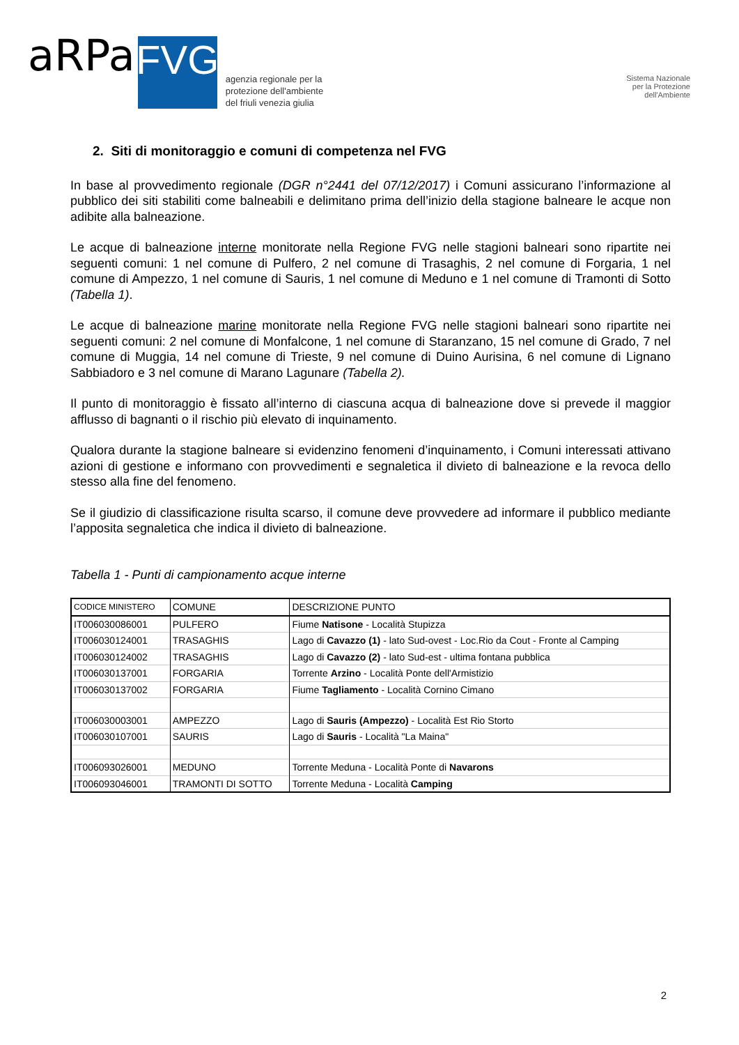aRPa FVG agenzia regionale per la
protezione dell'ambiente
del friuli venezia giulia
Sistema Nazionale
per la Protezione
dell'Ambiente
2. Siti di monitoraggio e comuni di competenza nel FVG
In base al provvedimento regionale (DGR n°2441 del 07/12/2017) i Comuni assicurano l’informazione al pubblico dei siti stabiliti come balneabili e delimitano prima dell’inizio della stagione balneare le acque non adibite alla balneazione.
Le acque di balneazione interne monitorate nella Regione FVG nelle stagioni balneari sono ripartite nei seguenti comuni: 1 nel comune di Pulfero, 2 nel comune di Trasaghis, 2 nel comune di Forgaria, 1 nel comune di Ampezzo, 1 nel comune di Sauris, 1 nel comune di Meduno e 1 nel comune di Tramonti di Sotto (Tabella 1).
Le acque di balneazione marine monitorate nella Regione FVG nelle stagioni balneari sono ripartite nei seguenti comuni: 2 nel comune di Monfalcone, 1 nel comune di Staranzano, 15 nel comune di Grado, 7 nel comune di Muggia, 14 nel comune di Trieste, 9 nel comune di Duino Aurisina, 6 nel comune di Lignano Sabbiadoro e 3 nel comune di Marano Lagunare (Tabella 2).
Il punto di monitoraggio è fissato all’interno di ciascuna acqua di balneazione dove si prevede il maggior afflusso di bagnanti o il rischio più elevato di inquinamento.
Qualora durante la stagione balneare si evidenzino fenomeni d’inquinamento, i Comuni interessati attivano azioni di gestione e informano con provvedimenti e segnaletica il divieto di balneazione e la revoca dello stesso alla fine del fenomeno.
Se il giudizio di classificazione risulta scarso, il comune deve provvedere ad informare il pubblico mediante l’apposita segnaletica che indica il divieto di balneazione.
Tabella 1 - Punti di campionamento acque interne
| CODICE MINISTERO | COMUNE | DESCRIZIONE PUNTO |
| --- | --- | --- |
| IT006030086001 | PULFERO | Fiume Natisone - Località Stupizza |
| IT006030124001 | TRASAGHIS | Lago di Cavazzo (1) - lato Sud-ovest - Loc.Rio da Cout - Fronte al Camping |
| IT006030124002 | TRASAGHIS | Lago di Cavazzo (2) - lato Sud-est - ultima fontana pubblica |
| IT006030137001 | FORGARIA | Torrente Arzino - Località Ponte dell'Armistizio |
| IT006030137002 | FORGARIA | Fiume Tagliamento - Località Cornino Cimano |
| IT006030003001 | AMPEZZO | Lago di Sauris (Ampezzo) - Località Est Rio Storto |
| IT006030107001 | SAURIS | Lago di Sauris - Località "La Maina" |
| IT006093026001 | MEDUNO | Torrente Meduna - Località Ponte di Navarons |
| IT006093046001 | TRAMONTI DI SOTTO | Torrente Meduna - Località Camping |
2